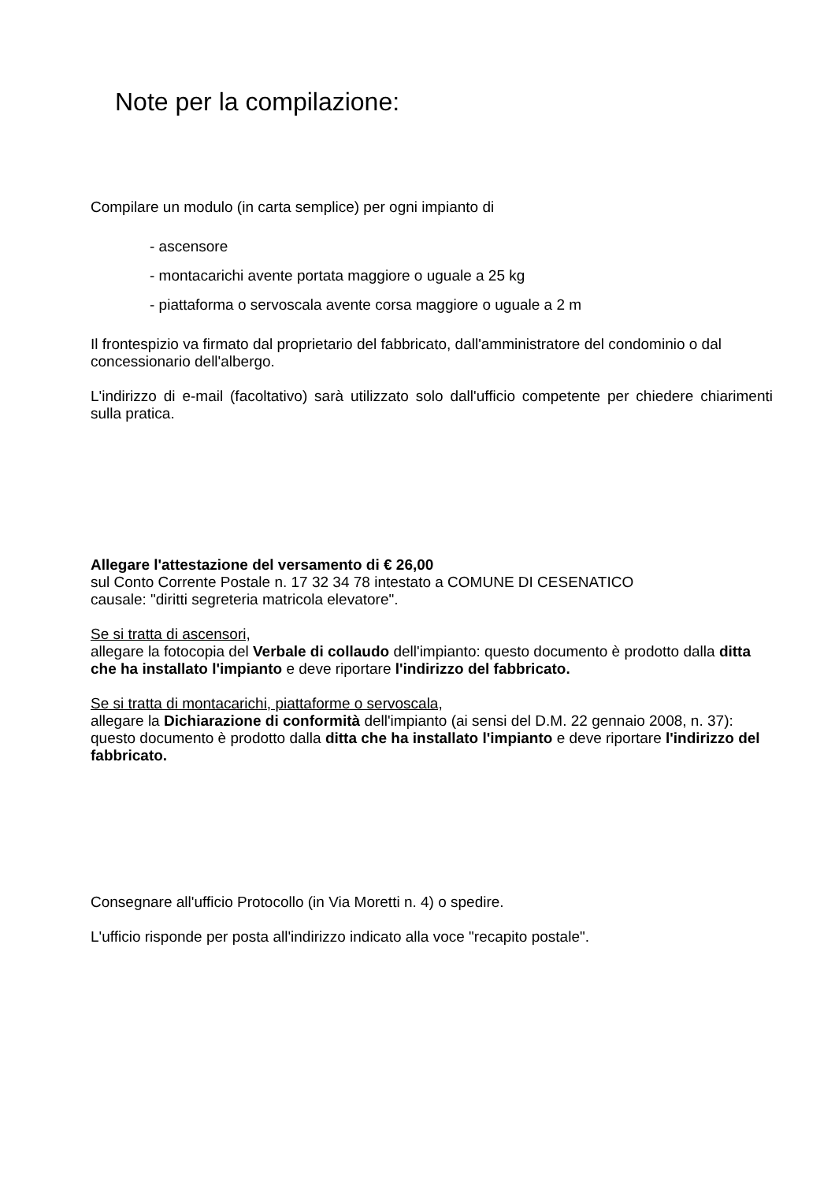Note per la compilazione:
Compilare un modulo (in carta semplice) per ogni impianto di
- ascensore
- montacarichi avente portata maggiore o uguale a 25 kg
- piattaforma o servoscala avente corsa maggiore o uguale a 2 m
Il frontespizio va firmato dal proprietario del fabbricato, dall'amministratore del condominio o dal concessionario dell'albergo.
L'indirizzo di e-mail (facoltativo) sarà utilizzato solo dall'ufficio competente per chiedere chiarimenti sulla pratica.
Allegare l'attestazione del versamento di € 26,00
sul Conto Corrente Postale n. 17 32 34 78 intestato a COMUNE DI CESENATICO
causale: "diritti segreteria matricola elevatore".
Se si tratta di ascensori,
allegare la fotocopia del Verbale di collaudo dell'impianto: questo documento è prodotto dalla ditta che ha installato l'impianto e deve riportare l'indirizzo del fabbricato.
Se si tratta di montacarichi, piattaforme o servoscala,
allegare la Dichiarazione di conformità dell'impianto (ai sensi del D.M. 22 gennaio 2008, n. 37): questo documento è prodotto dalla ditta che ha installato l'impianto e deve riportare l'indirizzo del fabbricato.
Consegnare all'ufficio Protocollo (in Via Moretti n. 4) o spedire.
L'ufficio risponde per posta all'indirizzo indicato alla voce "recapito postale".